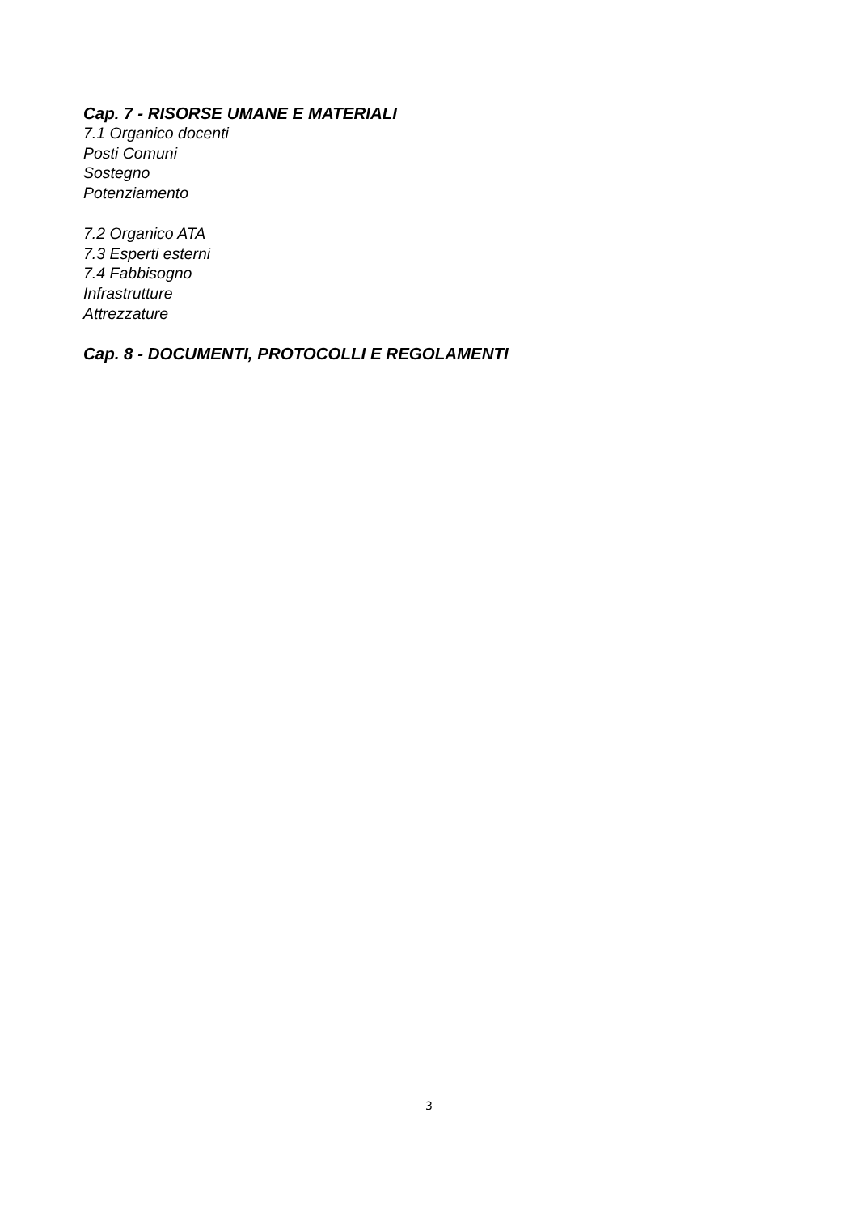Cap. 7 - RISORSE UMANE E MATERIALI
7.1 Organico docenti
Posti Comuni
Sostegno
Potenziamento
7.2 Organico ATA
7.3 Esperti esterni
7.4 Fabbisogno
Infrastrutture
Attrezzature
Cap. 8 - DOCUMENTI, PROTOCOLLI E REGOLAMENTI
3